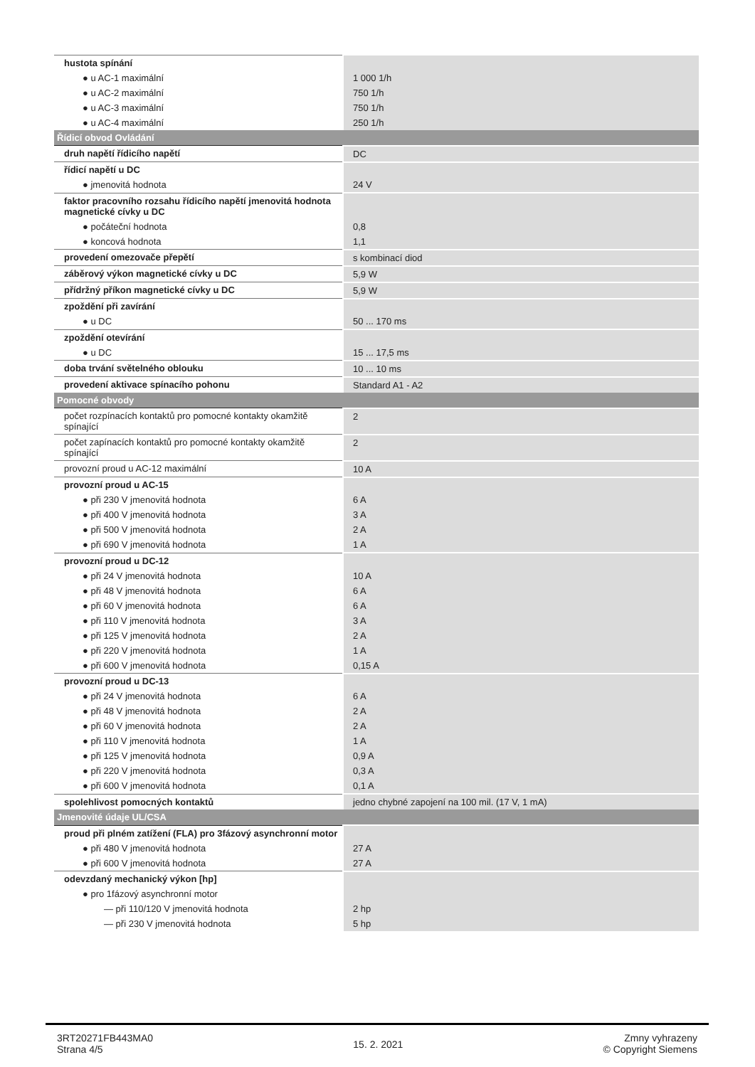| hustota spínání | |
| ● u AC-1 maximální | 1 000 1/h |
| ● u AC-2 maximální | 750 1/h |
| ● u AC-3 maximální | 750 1/h |
| ● u AC-4 maximální | 250 1/h |
| Řídicí obvod Ovládání | |
| druh napětí řídicího napětí | DC |
| řídicí napětí u DC | |
| ● jmenovitá hodnota | 24 V |
| faktor pracovního rozsahu řídicího napětí jmenovitá hodnota magnetické cívky u DC | |
| ● počáteční hodnota | 0,8 |
| ● koncová hodnota | 1,1 |
| provedení omezovače přepětí | s kombinací diod |
| záběrový výkon magnetické cívky u DC | 5,9 W |
| přídržný příkon magnetické cívky u DC | 5,9 W |
| zpoždění při zavírání | |
| ● u DC | 50 ... 170 ms |
| zpoždění otevírání | |
| ● u DC | 15 ... 17,5 ms |
| doba trvání světelného oblouku | 10 ... 10 ms |
| provedení aktivace spínacího pohonu | Standard A1 - A2 |
| Pomocné obvody | |
| počet rozpínacích kontaktů pro pomocné kontakty okamžitě spínající | 2 |
| počet zapínacích kontaktů pro pomocné kontakty okamžitě spínající | 2 |
| provozní proud u AC-12 maximální | 10 A |
| provozní proud u AC-15 | |
| ● při 230 V jmenovitá hodnota | 6 A |
| ● při 400 V jmenovitá hodnota | 3 A |
| ● při 500 V jmenovitá hodnota | 2 A |
| ● při 690 V jmenovitá hodnota | 1 A |
| provozní proud u DC-12 | |
| ● při 24 V jmenovitá hodnota | 10 A |
| ● při 48 V jmenovitá hodnota | 6 A |
| ● při 60 V jmenovitá hodnota | 6 A |
| ● při 110 V jmenovitá hodnota | 3 A |
| ● při 125 V jmenovitá hodnota | 2 A |
| ● při 220 V jmenovitá hodnota | 1 A |
| ● při 600 V jmenovitá hodnota | 0,15 A |
| provozní proud u DC-13 | |
| ● při 24 V jmenovitá hodnota | 6 A |
| ● při 48 V jmenovitá hodnota | 2 A |
| ● při 60 V jmenovitá hodnota | 2 A |
| ● při 110 V jmenovitá hodnota | 1 A |
| ● při 125 V jmenovitá hodnota | 0,9 A |
| ● při 220 V jmenovitá hodnota | 0,3 A |
| ● při 600 V jmenovitá hodnota | 0,1 A |
| spolehlivost pomocných kontaktů | jedno chybné zapojení na 100 mil. (17 V, 1 mA) |
| Jmenovité údaje UL/CSA | |
| proud při plném zatížení (FLA) pro 3fázový asynchronní motor | |
| ● při 480 V jmenovitá hodnota | 27 A |
| ● při 600 V jmenovitá hodnota | 27 A |
| odevzdaný mechanický výkon [hp] | |
| ● pro 1fázový asynchronní motor | |
| — při 110/120 V jmenovitá hodnota | 2 hp |
| — při 230 V jmenovitá hodnota | 5 hp |
3RT20271FB443MA0
Strana 4/5
15. 2. 2021
Zmny vyhrazeny
© Copyright Siemens